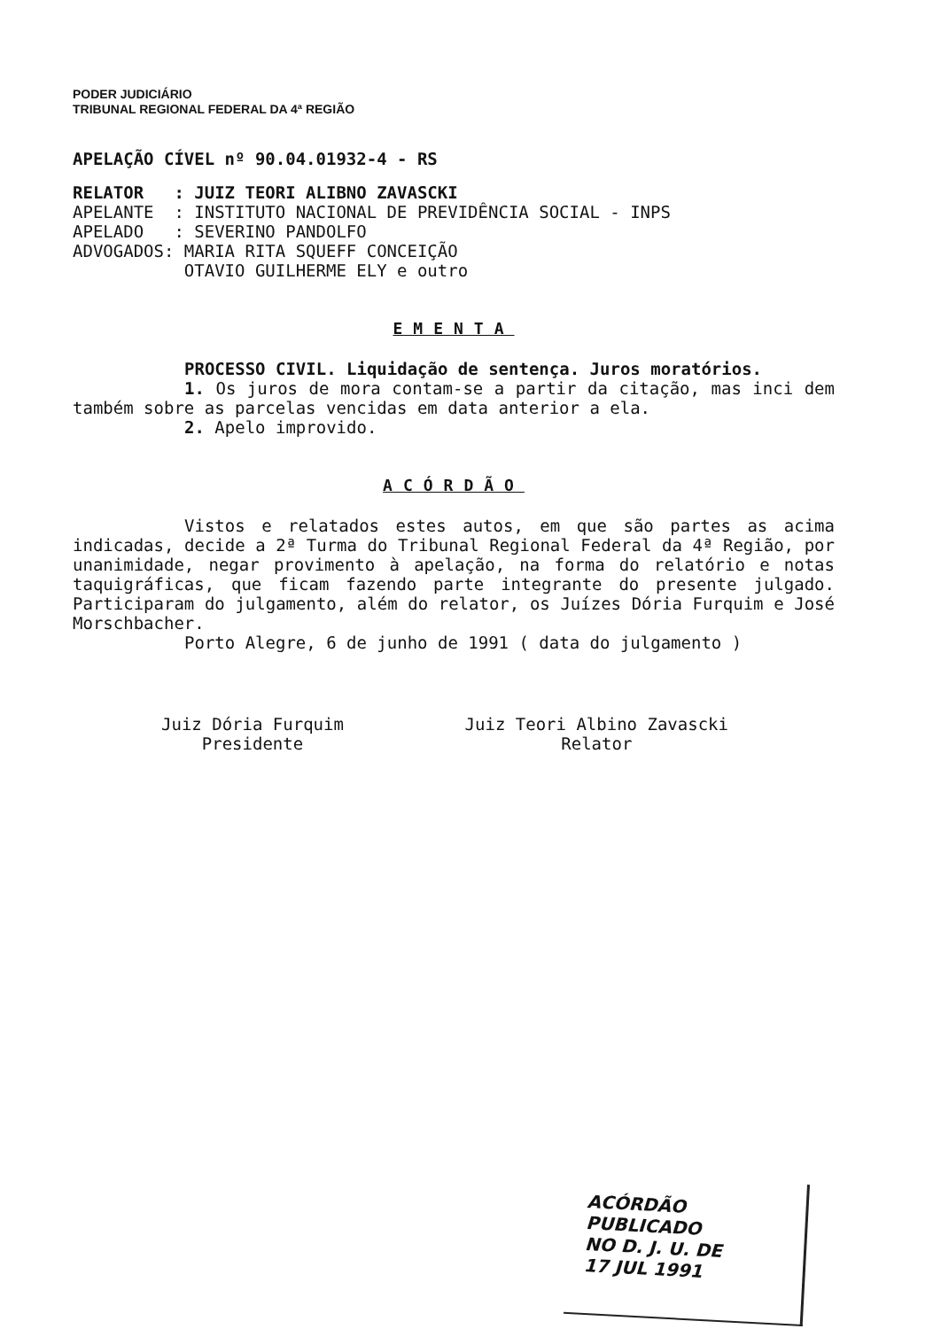PODER JUDICIÁRIO
TRIBUNAL REGIONAL FEDERAL DA 4ª REGIÃO
APELAÇÃO CÍVEL nº 90.04.01932-4 - RS
RELATOR   : JUIZ TEORI ALIBNO ZAVASCKI
APELANTE  : INSTITUTO NACIONAL DE PREVIDÊNCIA SOCIAL - INPS
APELADO   : SEVERINO PANDOLFO
ADVOGADOS: MARIA RITA SQUEFF CONCEIÇÃO
           OTAVIO GUILHERME ELY e outro
EMENTA
PROCESSO CIVIL. Liquidação de sentença. Juros moratórios.
1. Os juros de mora contam-se a partir da citação, mas inci dem também sobre as parcelas vencidas em data anterior a ela.
2. Apelo improvido.
ACÓRDÃO
Vistos e relatados estes autos, em que são partes as acima indicadas, decide a 2ª Turma do Tribunal Regional Federal da 4ª Região, por unanimidade, negar provimento à apelação, na forma do relatório e notas taquigráficas, que ficam fazendo parte integrante do presente julgado. Participaram do julgamento, além do relator, os Juízes Dória Furquim e José Morschbacher.
Porto Alegre, 6 de junho de 1991 ( data do julgamento )
Juiz Dória Furquim
Presidente
Juiz Teori Albino Zavascki
Relator
ACÓRDÃO PUBLICADO
NO D. J. U. DE
17 JUL 1991